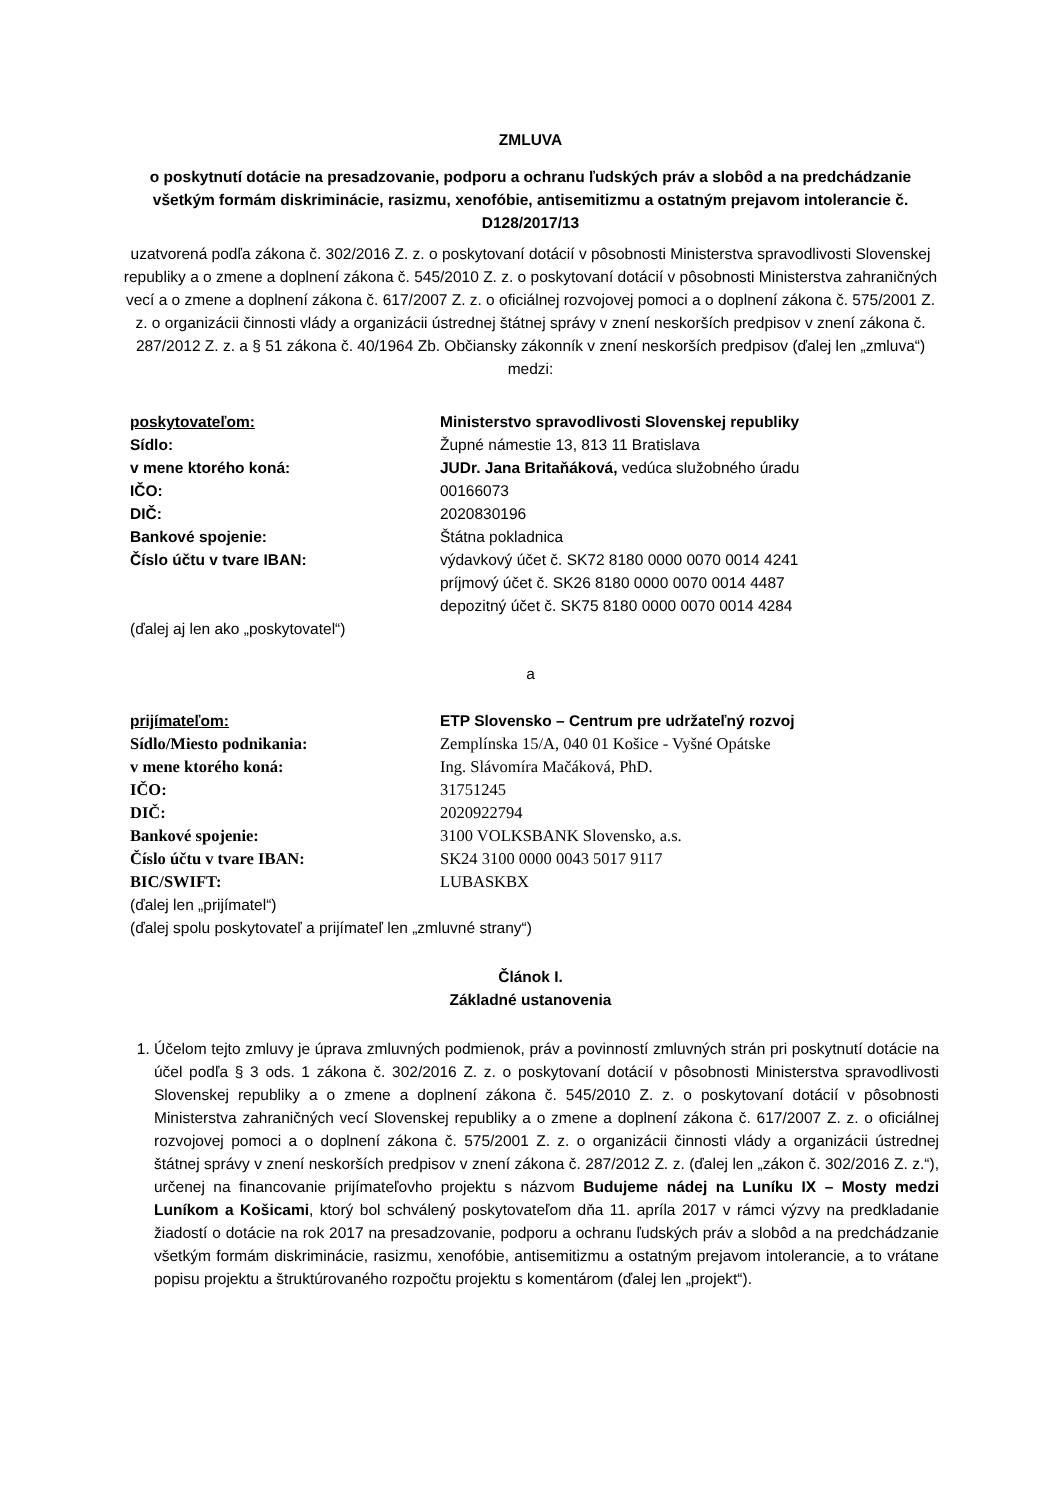ZMLUVA
o poskytnutí dotácie na presadzovanie, podporu a ochranu ľudských práv a slobôd a na predchádzanie všetkým formám diskriminácie, rasizmu, xenofóbie, antisemitizmu a ostatným prejavom intolerancie č. D128/2017/13
uzatvorená podľa zákona č. 302/2016 Z. z. o poskytovaní dotácií v pôsobnosti Ministerstva spravodlivosti Slovenskej republiky a o zmene a doplnení zákona č. 545/2010 Z. z. o poskytovaní dotácií v pôsobnosti Ministerstva zahraničných vecí a o zmene a doplnení zákona č. 617/2007 Z. z. o oficiálnej rozvojovej pomoci a o doplnení zákona č. 575/2001 Z. z. o organizácii činnosti vlády a organizácii ústrednej štátnej správy v znení neskorších predpisov v znení zákona č. 287/2012 Z. z. a § 51 zákona č. 40/1964 Zb. Občiansky zákonník v znení neskorších predpisov (ďalej len „zmluva“) medzi:
poskytovateľom:
Ministerstvo spravodlivosti Slovenskej republiky
Sídlo:
Župné námestie 13, 813 11 Bratislava
v mene ktorého koná:
JUDr. Jana Britaňáková, vedúca služobného úradu
IČO:
00166073
DIČ:
2020830196
Bankové spojenie:
Štátna pokladnica
Číslo účtu v tvare IBAN:
výdavkový účet č. SK72 8180 0000 0070 0014 4241
príjmový účet č. SK26 8180 0000 0070 0014 4487
depozitný účet č. SK75 8180 0000 0070 0014 4284
(ďalej aj len ako „poskytovatel“)
a
prijímateľom:
ETP Slovensko – Centrum pre udržateľný rozvoj
Sídlo/Miesto podnikania:
Zemplínska 15/A, 040 01 Košice - Vyšné Opátske
v mene ktorého koná:
Ing. Slávomíra Mačáková, PhD.
IČO:
31751245
DIČ:
2020922794
Bankové spojenie:
3100 VOLKSBANK Slovensko, a.s.
Číslo účtu v tvare IBAN:
SK24 3100 0000 0043 5017 9117
BIC/SWIFT:
LUBASKBX
(ďalej len „prijímatel“)
(ďalej spolu poskytovateľ a prijímateľ len „zmluvné strany“)
Článok I.
Základné ustanovenia
1. Účelom tejto zmluvy je úprava zmluvných podmienok, práv a povinností zmluvných strán pri poskytnutí dotácie na účel podľa § 3 ods. 1 zákona č. 302/2016 Z. z. o poskytovaní dotácií v pôsobnosti Ministerstva spravodlivosti Slovenskej republiky a o zmene a doplnení zákona č. 545/2010 Z. z. o poskytovaní dotácií v pôsobnosti Ministerstva zahraničných vecí Slovenskej republiky a o zmene a doplnení zákona č. 617/2007 Z. z. o oficiálnej rozvojovej pomoci a o doplnení zákona č. 575/2001 Z. z. o organizácii činnosti vlády a organizácii ústrednej štátnej správy v znení neskorších predpisov v znení zákona č. 287/2012 Z. z. (ďalej len „zákon č. 302/2016 Z. z.“), určenej na financovanie prijímateľovho projektu s názvom Budujeme nádej na Luníku IX – Mosty medzi Luníkom a Košicami, ktorý bol schválený poskytovateľom dňa 11. apríla 2017 v rámci výzvy na predkladanie žiadostí o dotácie na rok 2017 na presadzovanie, podporu a ochranu ľudských práv a slobôd a na predchádzanie všetkým formám diskriminácie, rasizmu, xenofóbie, antisemitizmu a ostatným prejavom intolerancie, a to vrátane popisu projektu a štruktúrovaného rozpočtu projektu s komentárom (ďalej len „projekt“).